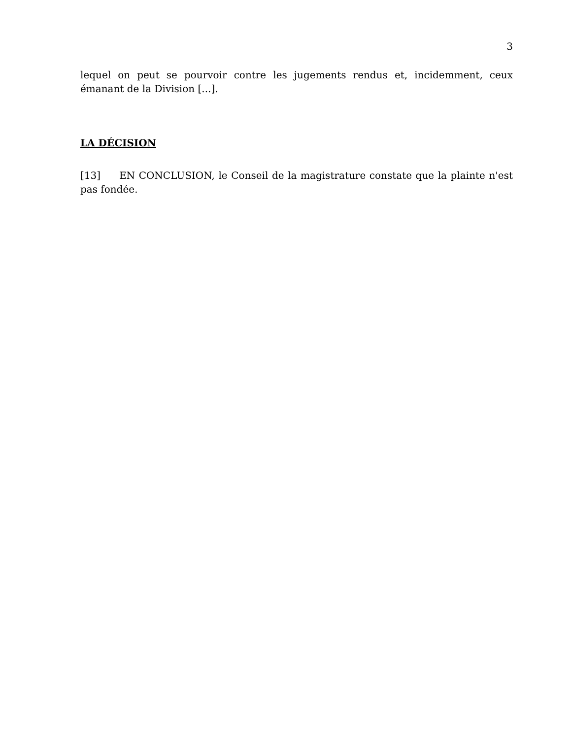3
lequel on peut se pourvoir contre les jugements rendus et, incidemment, ceux émanant de la Division [...].
LA DÉCISION
[13] EN CONCLUSION, le Conseil de la magistrature constate que la plainte n'est pas fondée.